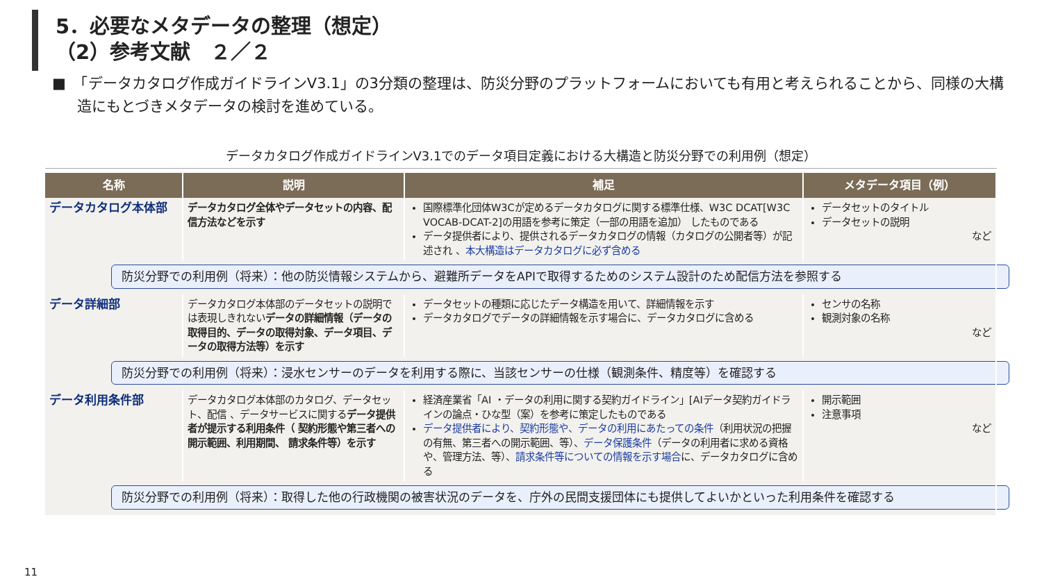5．必要なメタデータの整理（想定）
（2）参考文献　２／２
■　「データカタログ作成ガイドラインV3.1」の3分類の整理は、防災分野のプラットフォームにおいても有用と考えられることから、同様の大構造にもとづきメタデータの検討を進めている。
データカタログ作成ガイドラインV3.1でのデータ項目定義における大構造と防災分野での利用例（想定）
| 名称 | 説明 | 補足 | メタデータ項目（例） |
| --- | --- | --- | --- |
| データカタログ本体部 | データカタログ全体やデータセットの内容、配信方法などを示す | 国際標準化団体W3Cが定めるデータカタログに関する標準仕様、W3C DCAT[W3C VOCAB-DCAT-2]の用語を参考に策定（一部の用語を追加） したものである データ提供者により、提供されるデータカタログの情報（カタログの公開者等）が記述され 、 本大構造はデータカタログに必ず含める | データセットのタイトル データセットの説明 など |
| 防災分野での利用例（将来）：他の防災情報システムから、避難所データをAPIで取得するためのシステム設計のため配信方法を参照する | | | |
| データ詳細部 | データカタログ本体部のデータセットの説明では表現しきれない データの詳細情報（データの取得目的、データの取得対象、データ項目、データの取得方法等）を示す | データセットの種類に応じたデータ構造を用いて、詳細情報を示す データカタログでデータの詳細情報を示す場合に、データカタログに含める | センサの名称 観測対象の名称 など |
| 防災分野での利用例（将来）：浸水センサーのデータを利用する際に、当該センサーの仕様（観測条件、精度等）を確認する | | | |
| データ利用条件部 | データカタログ本体部のカタログ、データセット、配信 、データサービスに関する データ提供者が提示する利用条件（ 契約形態や第三者への開示範囲、利用期間、 請求条件等）を示す | 経済産業省「AI ・データの利用に関する契約ガイドライン」[AIデータ契約ガイドラインの論点・ひな型（案）を参考に策定したものである データ提供者により、契約形態や、データの利用にあたっての条件 （利用状況の把握の有無、第三者への開示範囲、等）、 データ保護条件 （データの利用者に求める資格や、管理方法、等）、 請求条件等についての情報を示す場合 に、データカタログに含める | 開示範囲 注意事項 など |
| 防災分野での利用例（将来）：取得した他の行政機関の被害状況のデータを、庁外の民間支援団体にも提供してよいかといった利用条件を確認する | | | |
11